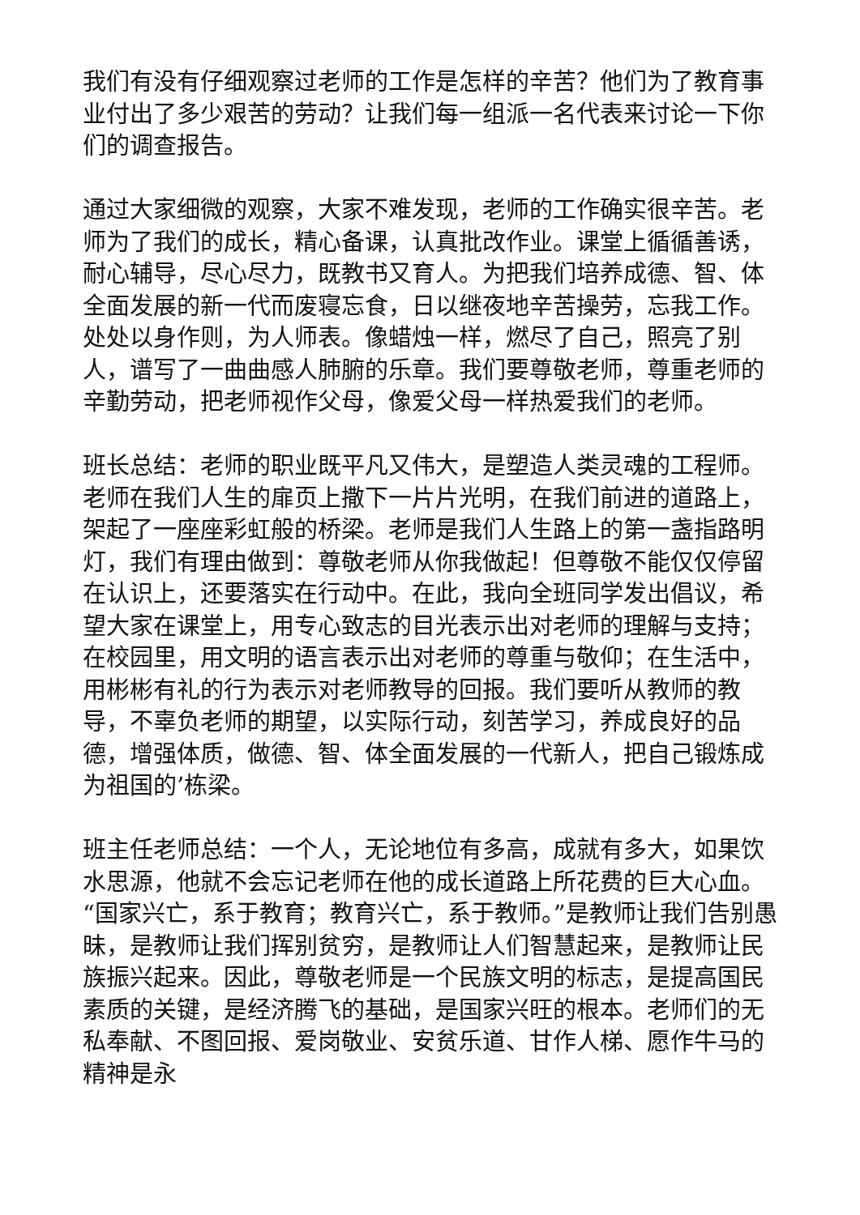我们有没有仔细观察过老师的工作是怎样的辛苦？他们为了教育事业付出了多少艰苦的劳动？让我们每一组派一名代表来讨论一下你们的调查报告。
通过大家细微的观察，大家不难发现，老师的工作确实很辛苦。老师为了我们的成长，精心备课，认真批改作业。课堂上循循善诱，耐心辅导，尽心尽力，既教书又育人。为把我们培养成德、智、体全面发展的新一代而废寝忘食，日以继夜地辛苦操劳，忘我工作。处处以身作则，为人师表。像蜡烛一样，燃尽了自己，照亮了别人，谱写了一曲曲感人肺腑的乐章。我们要尊敬老师，尊重老师的辛勤劳动，把老师视作父母，像爱父母一样热爱我们的老师。
班长总结：老师的职业既平凡又伟大，是塑造人类灵魂的工程师。老师在我们人生的扉页上撒下一片片光明，在我们前进的道路上，架起了一座座彩虹般的桥梁。老师是我们人生路上的第一盏指路明灯，我们有理由做到：尊敬老师从你我做起！但尊敬不能仅仅停留在认识上，还要落实在行动中。在此，我向全班同学发出倡议，希望大家在课堂上，用专心致志的目光表示出对老师的理解与支持；在校园里，用文明的语言表示出对老师的尊重与敬仰；在生活中，用彬彬有礼的行为表示对老师教导的回报。我们要听从教师的教导，不辜负老师的期望，以实际行动，刻苦学习，养成良好的品德，增强体质，做德、智、体全面发展的一代新人，把自己锻炼成为祖国的’栋梁。
班主任老师总结：一个人，无论地位有多高，成就有多大，如果饮水思源，他就不会忘记老师在他的成长道路上所花费的巨大心血。“国家兴亡，系于教育；教育兴亡，系于教师。”是教师让我们告别愚昧，是教师让我们挥别贫穷，是教师让人们智慧起来，是教师让民族振兴起来。因此，尊敬老师是一个民族文明的标志，是提高国民素质的关键，是经济腾飞的基础，是国家兴旺的根本。老师们的无私奉献、不图回报、爱岗敬业、安贫乐道、甘作人梯、愿作牛马的精神是永